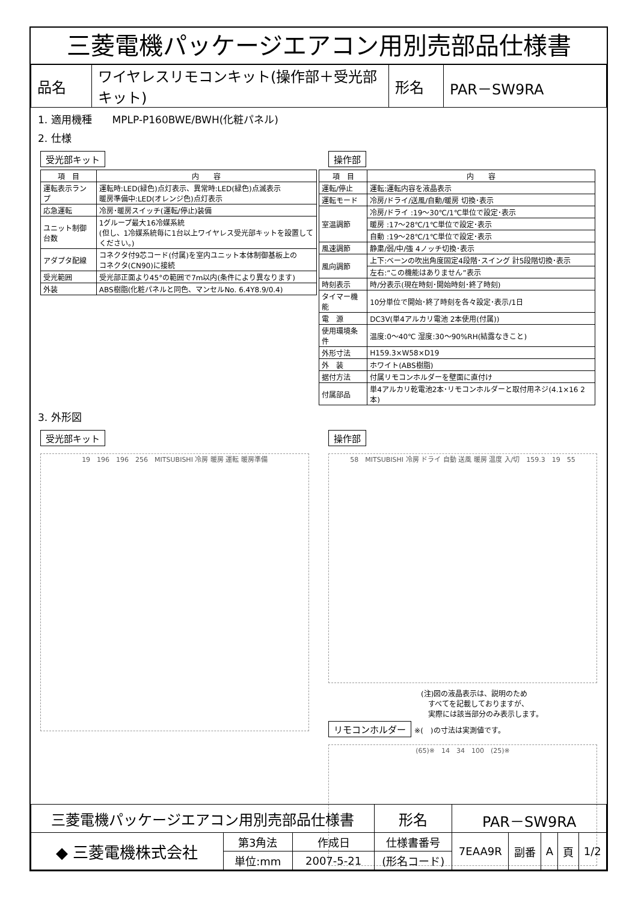三菱電機パッケージエアコン用別売部品仕様書
| 品名 | ワイヤレスリモコンキット(操作部＋受光部キット) | 形名 | PAR－SW9RA |
1. 適用機種　　MPLP-P160BWE/BWH(化粧パネル)
2. 仕様
受光部キット
| 項 目 | 内 容 |
| --- | --- |
| 運転表示ランプ | 運転時:LED(緑色)点灯表示、異常時:LED(緑色)点滅表示 暖房準備中:LED(オレンジ色)点灯表示 |
| 応急運転 | 冷房･暖房スイッチ(運転/停止)装備 |
| ユニット制御台数 | 1グループ最大16冷媒系統 (但し、1冷媒系統毎に1台以上ワイヤレス受光部キットを設置してください。) |
| アダプタ配線 | コネクタ付9芯コード(付属)を室内ユニット本体制御基板上の コネクタ(CN90)に接続 |
| 受光範囲 | 受光部正面より45°の範囲で7m以内(条件により異なります) |
| 外装 | ABS樹脂(化粧パネルと同色、マンセルNo. 6.4Y8.9/0.4) |
操作部
| 項 目 | 内 容 |
| --- | --- |
| 運転/停止 | 運転:運転内容を液晶表示 |
| 運転モード | 冷房/ドライ/送風/自動/暖房 切換･表示 |
| 室温調節 | 冷房/ドライ :19～30℃/1℃単位で設定･表示 |
| | 暖房 :17～28℃/1℃単位で設定･表示 |
| | 自動 :19～28℃/1℃単位で設定･表示 |
| 風速調節 | 静粛/弱/中/強 4ノッチ切換･表示 |
| 風向調節 | 上下:ベーンの吹出角度固定4段階･スイング 計5段階切換･表示 |
| | 左右:“この機能はありません”表示 |
| 時刻表示 | 時/分表示(現在時刻･開始時刻･終了時刻) |
| タイマー機能 | 10分単位で開始･終了時刻を各々設定･表示/1日 |
| 電 源 | DC3V(単4アルカリ電池 2本使用(付属)) |
| 使用環境条件 | 温度:0～40℃ 湿度:30～90%RH(結露なきこと) |
| 外形寸法 | H159.3×W58×D19 |
| 外 装 | ホワイト(ABS樹脂) |
| 据付方法 | 付属リモコンホルダーを壁面に直付け |
| 付属部品 | 単4アルカリ乾電池2本･リモコンホルダーと取付用ネジ(4.1×16 2本) |
3. 外形図
受光部キット
19　196　196　256　MITSUBISHI 冷房 暖房 運転 暖房準備
操作部
58　MITSUBISHI 冷房 ドライ 自動 送風 暖房 温度 入/切　159.3　19　55
(注)図の液晶表示は、説明のため
　すべてを記載しておりますが、
　実際には該当部分のみ表示します。
リモコンホルダー ※(　)の寸法は実測値です。
(65)※　14　34　100　(25)※
| 三菱電機パッケージエアコン用別売部品仕様書 | | | 形名 | PAR－SW9RA | | | | |
| ◆ 三菱電機株式会社 | 第3角法 | 作成日 | 仕様書番号 | 7EAA9R | 副番 | A | 頁 | 1/2 |
| | 単位:mm | 2007-5-21 | (形名コード) | | | | | |